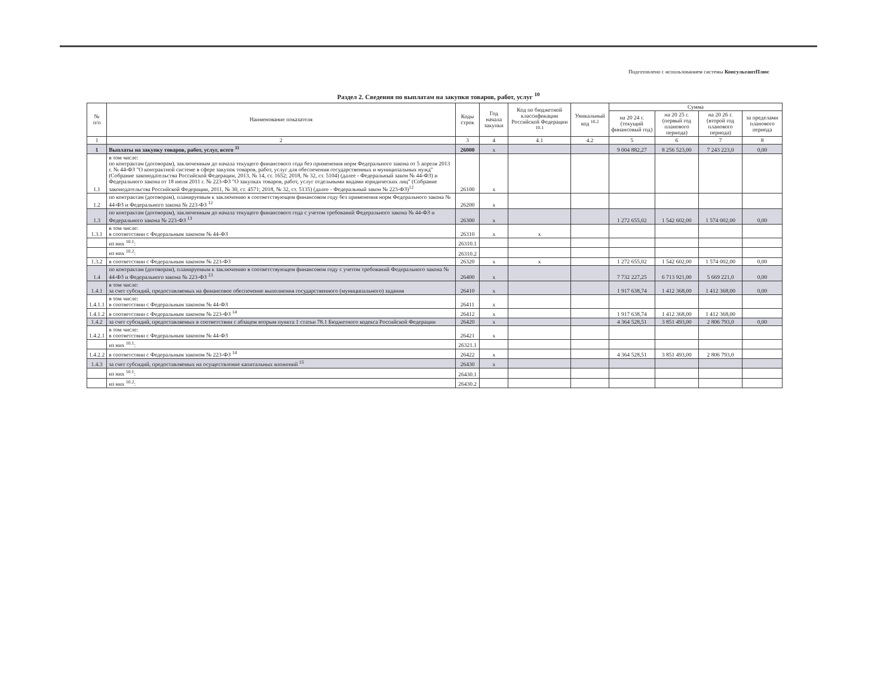Подготовлено с использованием системы КонсультантПлюс
Раздел 2. Сведения по выплатам на закупки товаров, работ, услуг <sup>10</sup>
| № п/п | Наименование показателя | Коды строк | Год начала закупки | Код по бюджетной классификации Российской Федерации <sup>10.1</sup> | Уникальный код <sup>10.2</sup> | Сумма | | | |
| --- | --- | --- | --- | --- | --- | --- | --- | --- | --- |
| | | | | | | на 20 24 г. (текущий финансовый год) | на 20 25 г. (первый год планового периода) | на 20 26 г. (второй год планового периода) | за пределами планового периода |
| 1 | 2 | 3 | 4 | 4.1 | 4.2 | 5 | 6 | 7 | 8 |
| 1 | Выплаты на закупку товаров, работ, услуг, всего <sup>11</sup> | 26000 | x | | | 9 004 882,27 | 8 256 523,00 | 7 243 223,0 | 0,00 |
| 1.1 | в том числе: по контрактам (договорам), заключенным до начала текущего финансового года без применения норм Федерального закона от 5 апреля 2013 г. № 44-ФЗ "О контрактной системе в сфере закупок товаров, работ, услуг для обеспечения государственных и муниципальных нужд" (Собрание законодательства Российской Федерации, 2013, № 14, ст. 1652; 2018, № 32, ст. 5104) (далее - Федеральный закон № 44-ФЗ) и Федерального закона от 18 июля 2011 г. № 223-ФЗ "О закупках товаров, работ, услуг отдельными видами юридических лиц" (Собрание законодательства Российской Федерации, 2011, № 30, ст. 4571; 2018, № 32, ст. 5135) (далее - Федеральный закон № 223-ФЗ)<sup>12</sup> | 26100 | x | | | | | | |
| 1.2 | по контрактам (договорам), планируемым к заключению в соответствующем финансовом году без применения норм Федерального закона № 44-ФЗ и Федерального закона № 223-ФЗ <sup>12</sup> | 26200 | x | | | | | | |
| 1.3 | по контрактам (договорам), заключенным до начала текущего финансового года с учетом требований Федерального закона № 44-ФЗ и Федерального закона № 223-ФЗ <sup>13</sup> | 26300 | x | | | 1 272 655,02 | 1 542 602,00 | 1 574 002,00 | 0,00 |
| 1.3.1 | в том числе: в соответствии с Федеральным законом № 44-ФЗ | 26310 | x | x | | | | | |
| | из них <sup>10.1</sup>: | 26310.1 | | | | | | | |
| | из них <sup>10.2</sup>: | 26310.2 | | | | | | | |
| 1.3.2 | в соответствии с Федеральным законом № 223-ФЗ | 26320 | x | x | | 1 272 655,02 | 1 542 602,00 | 1 574 002,00 | 0,00 |
| 1.4 | по контрактам (договорам), планируемым к заключению в соответствующем финансовом году с учетом требований Федерального закона № 44-ФЗ и Федерального закона № 223-ФЗ <sup>13</sup> | 26400 | x | | | 7 732 227,25 | 6 713 921,00 | 5 669 221,0 | 0,00 |
| 1.4.1 | в том числе: за счет субсидий, предоставляемых на финансовое обеспечение выполнения государственного (муниципального) задания | 26410 | x | | | 1 917 638,74 | 1 412 368,00 | 1 412 368,00 | 0,00 |
| 1.4.1.1 | в том числе: в соответствии с Федеральным законом № 44-ФЗ | 26411 | x | | | | | | |
| 1.4.1.2 | в соответствии с Федеральным законом № 223-ФЗ <sup>14</sup> | 26412 | x | | | 1 917 638,74 | 1 412 368,00 | 1 412 368,00 | |
| 1.4.2 | за счет субсидий, предоставляемых в соответствии с абзацем вторым пункта 1 статьи 78.1 Бюджетного кодекса Российской Федерации | 26420 | x | | | 4 364 528,51 | 3 851 493,00 | 2 806 793,0 | 0,00 |
| 1.4.2.1 | в том числе: в соответствии с Федеральным законом № 44-ФЗ | 26421 | x | | | | | | |
| | из них <sup>10.1</sup>: | 26321.1 | | | | | | | |
| 1.4.2.2 | в соответствии с Федеральным законом № 223-ФЗ <sup>14</sup> | 26422 | x | | | 4 364 528,51 | 3 851 493,00 | 2 806 793,0 | |
| 1.4.3 | за счет субсидий, предоставляемых на осуществление капитальных вложений <sup>15</sup> | 26430 | x | | | | | | |
| | из них <sup>10.1</sup>: | 26430.1 | | | | | | | |
| | из них <sup>10.2</sup>: | 26430.2 | | | | | | | |